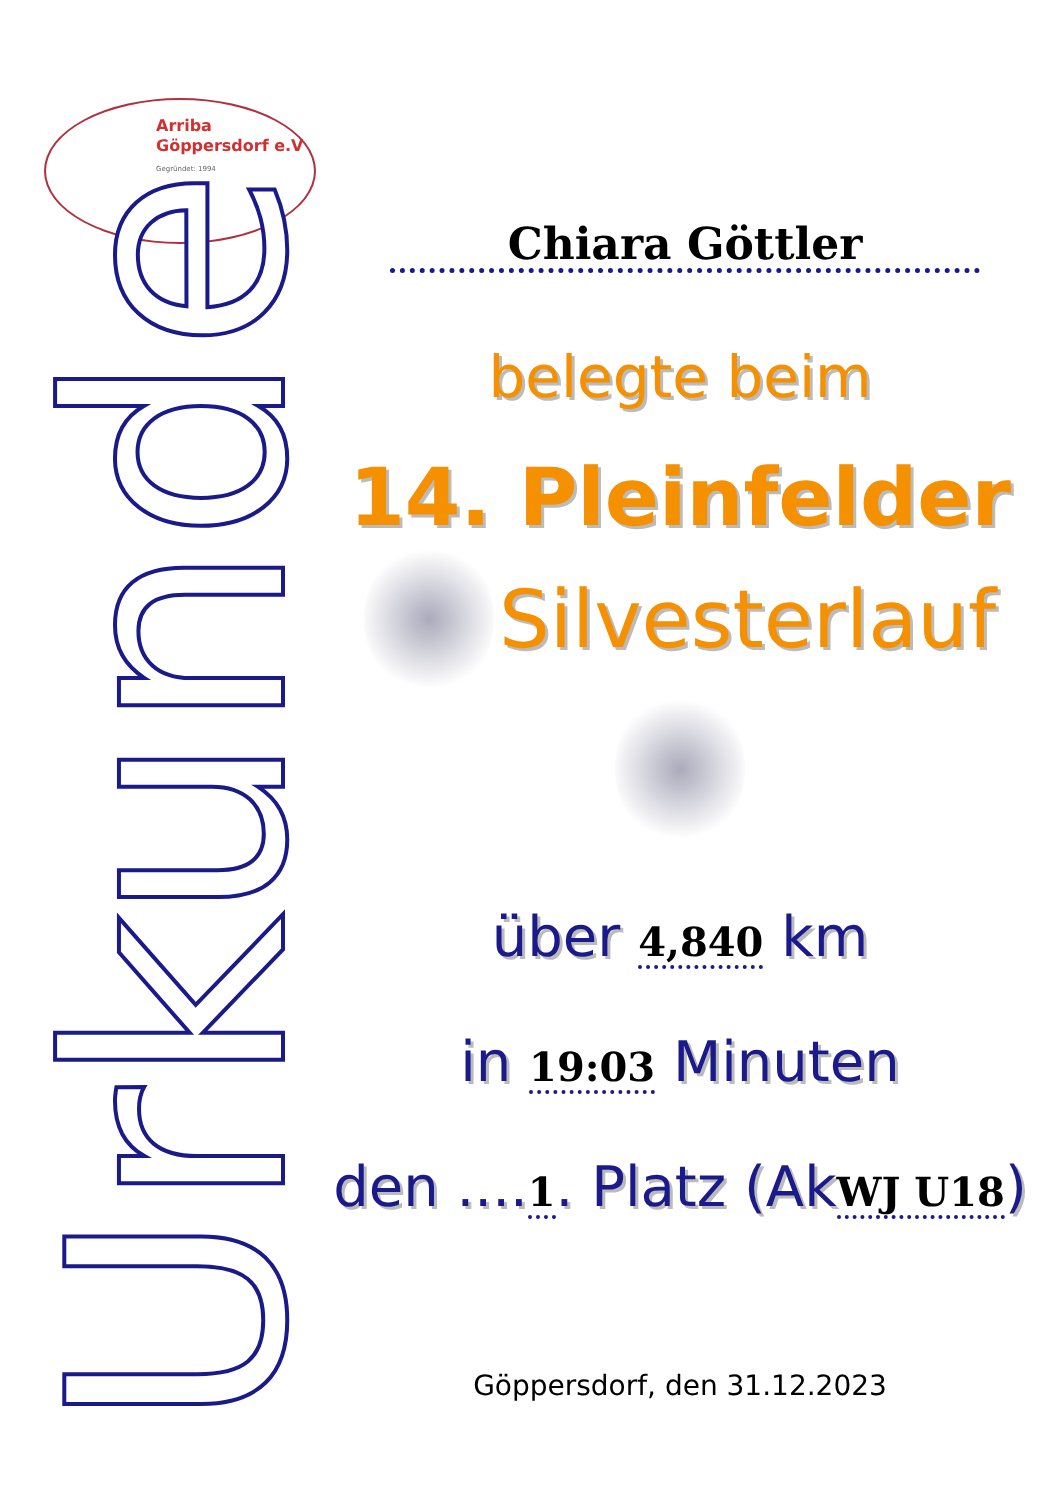Arriba
Göppersdorf e.V
Gegründet: 1994
Urkunde
Chiara Göttler
belegte beim
14. Pleinfelder
Silvesterlauf
über 4,840 km
in 19:03 Minuten
den ....1. Platz (AkWJ U18)
Göppersdorf, den 31.12.2023